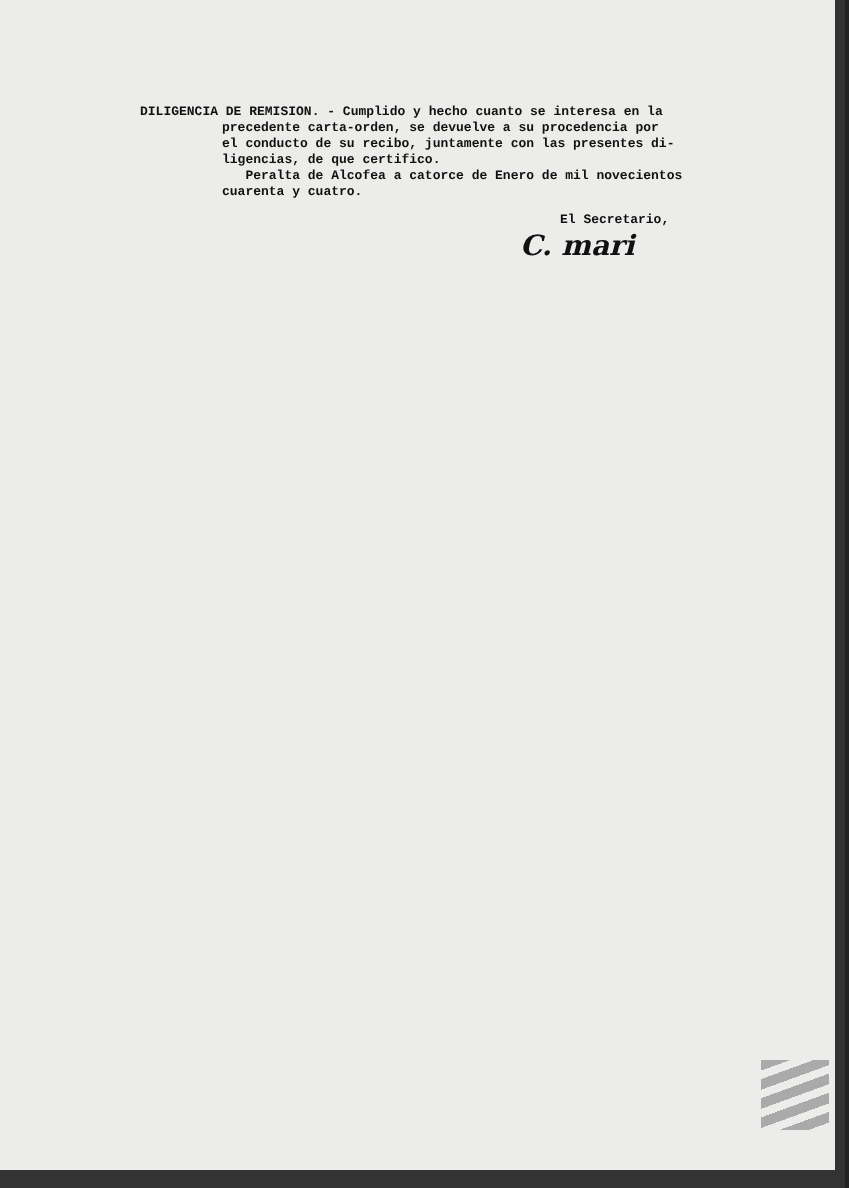DILIGENCIA DE REMISION. - Cumplido y hecho cuanto se interesa en la
precedente carta-orden, se devuelve a su procedencia por
el conducto de su recibo, juntamente con las presentes di-
ligencias, de que certifico.
Peralta de Alcofea a catorce de Enero de mil novecientos
cuarenta y cuatro.
El Secretario,
C. mari